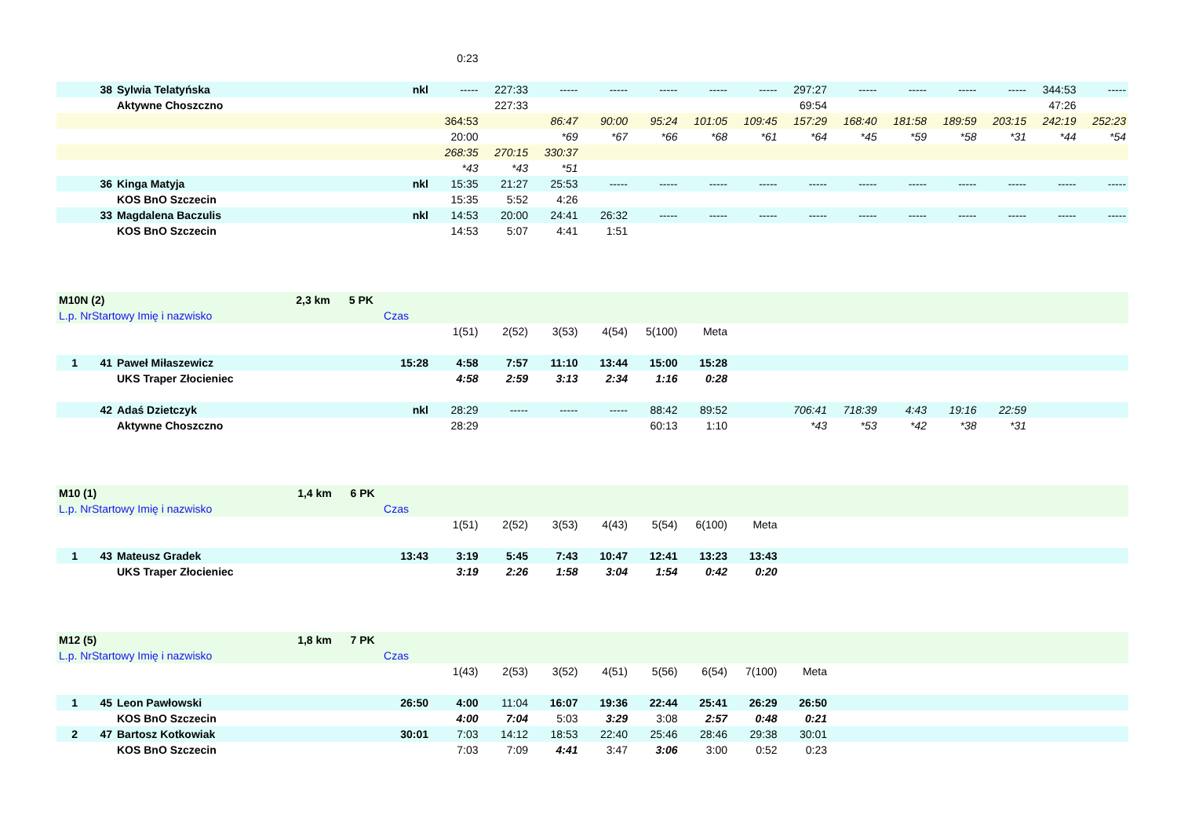| | | | | 0:23 | | | | | | | | | | | | | |
| | 38 | Sylwia Telatyńska | nkl | ----- | 227:33 | ----- | ----- | ----- | ----- | ----- | 297:27 | ----- | ----- | ----- | ----- | 344:53 | ----- |
| | | Aktywne Choszczno | | | 227:33 | | | | | | 69:54 | | | | | 47:26 | |
| | | | | 364:53 | | 86:47 | 90:00 | 95:24 | 101:05 | 109:45 | 157:29 | 168:40 | 181:58 | 189:59 | 203:15 | 242:19 | 252:23 |
| | | | | 20:00 | | *69 | *67 | *66 | *68 | *61 | *64 | *45 | *59 | *58 | *31 | *44 | *54 |
| | | | | 268:35 | 270:15 | 330:37 | | | | | | | | | | | |
| | | | | *43 | *43 | *51 | | | | | | | | | | | |
| | 36 | Kinga Matyja | nkl | 15:35 | 21:27 | 25:53 | ----- | ----- | ----- | ----- | ----- | ----- | ----- | ----- | ----- | ----- | ----- |
| | | KOS BnO Szczecin | | 15:35 | 5:52 | 4:26 | | | | | | | | | | | |
| | 33 | Magdalena Baczulis | nkl | 14:53 | 20:00 | 24:41 | 26:32 | ----- | ----- | ----- | ----- | ----- | ----- | ----- | ----- | ----- | ----- |
| | | KOS BnO Szczecin | | 14:53 | 5:07 | 4:41 | 1:51 | | | | | | | | | | |
| M10N (2) 2,3 km 5 PK | | | | | | | | | | | | | | | | | |
| L.p. NrStartowy Imię i nazwisko | | | Czas | | | | | | | | | | | | | | |
| | | | | 1(51) | 2(52) | 3(53) | 4(54) | 5(100) | Meta | | | | | | | | |
| 1 | 41 | Paweł Miłaszewicz | 15:28 | 4:58 | 7:57 | 11:10 | 13:44 | 15:00 | 15:28 | | | | | | | | |
| | | UKS Traper Złocieniec | | 4:58 | 2:59 | 3:13 | 2:34 | 1:16 | 0:28 | | | | | | | | |
| | 42 | Adaś Dzietczyk | nkl | 28:29 | ----- | ----- | ----- | 88:42 | 89:52 | | 706:41 | 718:39 | 4:43 | 19:16 | 22:59 | | |
| | | Aktywne Choszczno | | 28:29 | | | | 60:13 | 1:10 | | *43 | *53 | *42 | *38 | *31 | | |
| M10 (1) 1,4 km 6 PK | | | | | | | | | | | |
| L.p. NrStartowy Imię i nazwisko | | | Czas | | | | | | | | |
| | | | | 1(51) | 2(52) | 3(53) | 4(43) | 5(54) | 6(100) | Meta | |
| 1 | 43 | Mateusz Gradek | 13:43 | 3:19 | 5:45 | 7:43 | 10:47 | 12:41 | 13:23 | 13:43 | |
| | | UKS Traper Złocieniec | | 3:19 | 2:26 | 1:58 | 3:04 | 1:54 | 0:42 | 0:20 | |
| M12 (5) 1,8 km 7 PK | | | | | | | | | | | | |
| L.p. NrStartowy Imię i nazwisko | | | Czas | | | | | | | | | |
| | | | | 1(43) | 2(53) | 3(52) | 4(51) | 5(56) | 6(54) | 7(100) | Meta | |
| 1 | 45 | Leon Pawłowski | 26:50 | 4:00 | 11:04 | 16:07 | 19:36 | 22:44 | 25:41 | 26:29 | 26:50 | |
| | | KOS BnO Szczecin | | 4:00 | 7:04 | 5:03 | 3:29 | 3:08 | 2:57 | 0:48 | 0:21 | |
| 2 | 47 | Bartosz Kotkowiak | 30:01 | 7:03 | 14:12 | 18:53 | 22:40 | 25:46 | 28:46 | 29:38 | 30:01 | |
| | | KOS BnO Szczecin | | 7:03 | 7:09 | 4:41 | 3:47 | 3:06 | 3:00 | 0:52 | 0:23 | |